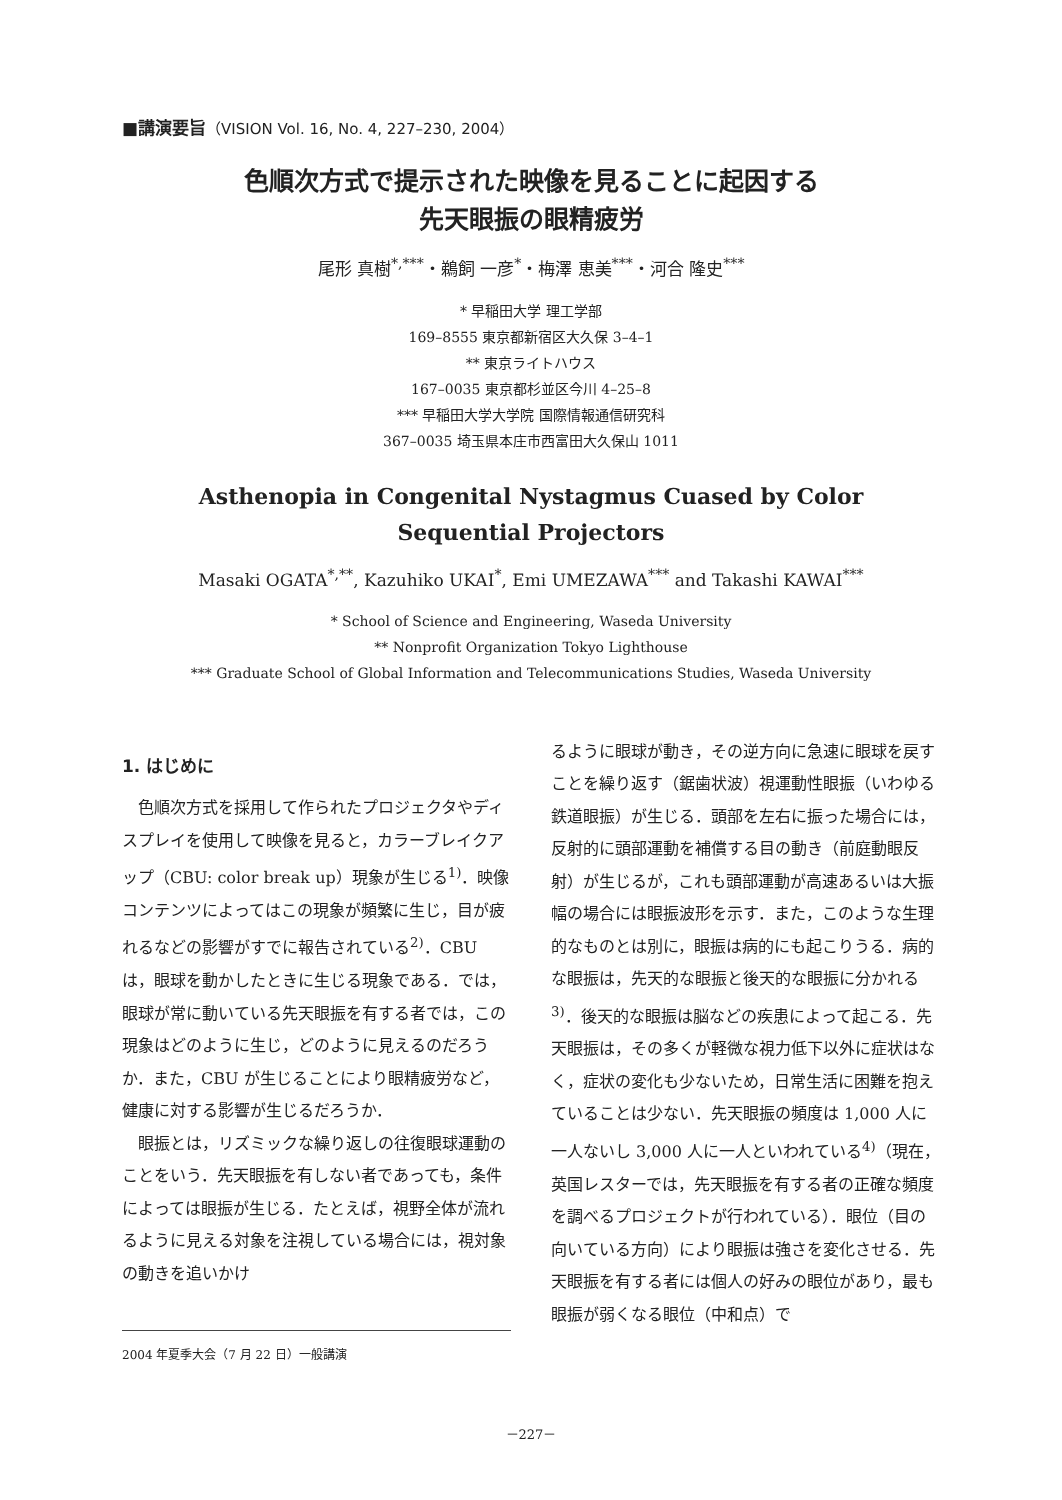■講演要旨（VISION Vol. 16, No. 4, 227–230, 2004）
色順次方式で提示された映像を見ることに起因する
先天眼振の眼精疲労
尾形 真樹<sup>*,***</sup>・鵜飼 一彦<sup>*</sup>・梅澤 恵美<sup>***</sup>・河合 隆史<sup>***</sup>
* 早稲田大学 理工学部
169–8555 東京都新宿区大久保 3–4–1
** 東京ライトハウス
167–0035 東京都杉並区今川 4–25–8
*** 早稲田大学大学院 国際情報通信研究科
367–0035 埼玉県本庄市西富田大久保山 1011
Asthenopia in Congenital Nystagmus Cuased by Color
Sequential Projectors
Masaki OGATA<sup>*,**</sup>, Kazuhiko UKAI<sup>*</sup>, Emi UMEZAWA<sup>***</sup> and Takashi KAWAI<sup>***</sup>
* School of Science and Engineering, Waseda University
** Nonprofit Organization Tokyo Lighthouse
*** Graduate School of Global Information and Telecommunications Studies, Waseda University
1. はじめに
色順次方式を採用して作られたプロジェクタやディスプレイを使用して映像を見ると，カラーブレイクアップ（CBU: color break up）現象が生じる<sup>1)</sup>．映像コンテンツによってはこの現象が頻繁に生じ，目が疲れるなどの影響がすでに報告されている<sup>2)</sup>．CBU は，眼球を動かしたときに生じる現象である．では，眼球が常に動いている先天眼振を有する者では，この現象はどのように生じ，どのように見えるのだろうか．また，CBU が生じることにより眼精疲労など，健康に対する影響が生じるだろうか．
眼振とは，リズミックな繰り返しの往復眼球運動のことをいう．先天眼振を有しない者であっても，条件によっては眼振が生じる．たとえば，視野全体が流れるように見える対象を注視している場合には，視対象の動きを追いかけ
2004 年夏季大会（7 月 22 日）一般講演
るように眼球が動き，その逆方向に急速に眼球を戻すことを繰り返す（鋸歯状波）視運動性眼振（いわゆる鉄道眼振）が生じる．頭部を左右に振った場合には，反射的に頭部運動を補償する目の動き（前庭動眼反射）が生じるが，これも頭部運動が高速あるいは大振幅の場合には眼振波形を示す．また，このような生理的なものとは別に，眼振は病的にも起こりうる．病的な眼振は，先天的な眼振と後天的な眼振に分かれる<sup>3)</sup>．後天的な眼振は脳などの疾患によって起こる．先天眼振は，その多くが軽微な視力低下以外に症状はなく，症状の変化も少ないため，日常生活に困難を抱えていることは少ない．先天眼振の頻度は 1,000 人に一人ないし 3,000 人に一人といわれている<sup>4)</sup>（現在，英国レスターでは，先天眼振を有する者の正確な頻度を調べるプロジェクトが行われている）．眼位（目の向いている方向）により眼振は強さを変化させる．先天眼振を有する者には個人の好みの眼位があり，最も眼振が弱くなる眼位（中和点）で
－227－